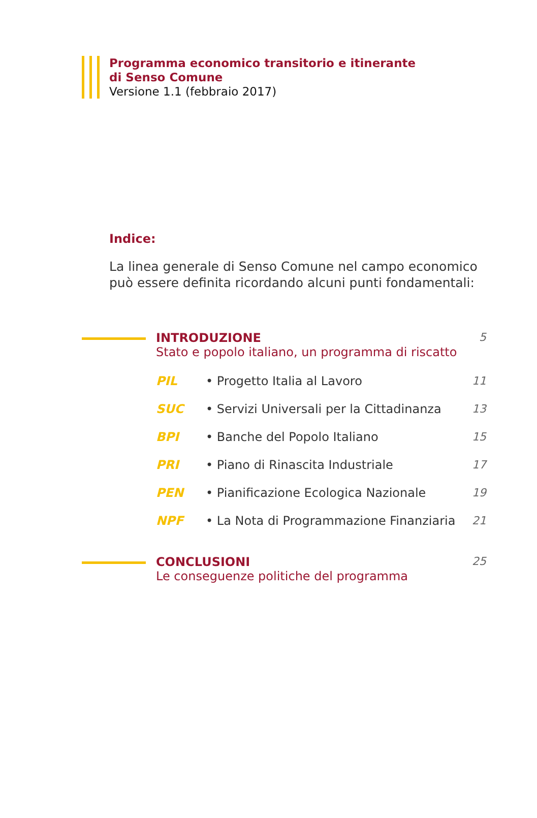Programma economico transitorio e itinerante
di Senso Comune
Versione 1.1 (febbraio 2017)
Indice:
La linea generale di Senso Comune nel campo economico
può essere definita ricordando alcuni punti fondamentali:
INTRODUZIONE
Stato e popolo italiano, un programma di riscatto
5
PIL • Progetto Italia al Lavoro 11
SUC • Servizi Universali per la Cittadinanza 13
BPI • Banche del Popolo Italiano 15
PRI • Piano di Rinascita Industriale 17
PEN • Pianificazione Ecologica Nazionale 19
NPF • La Nota di Programmazione Finanziaria 21
CONCLUSIONI
Le conseguenze politiche del programma
25